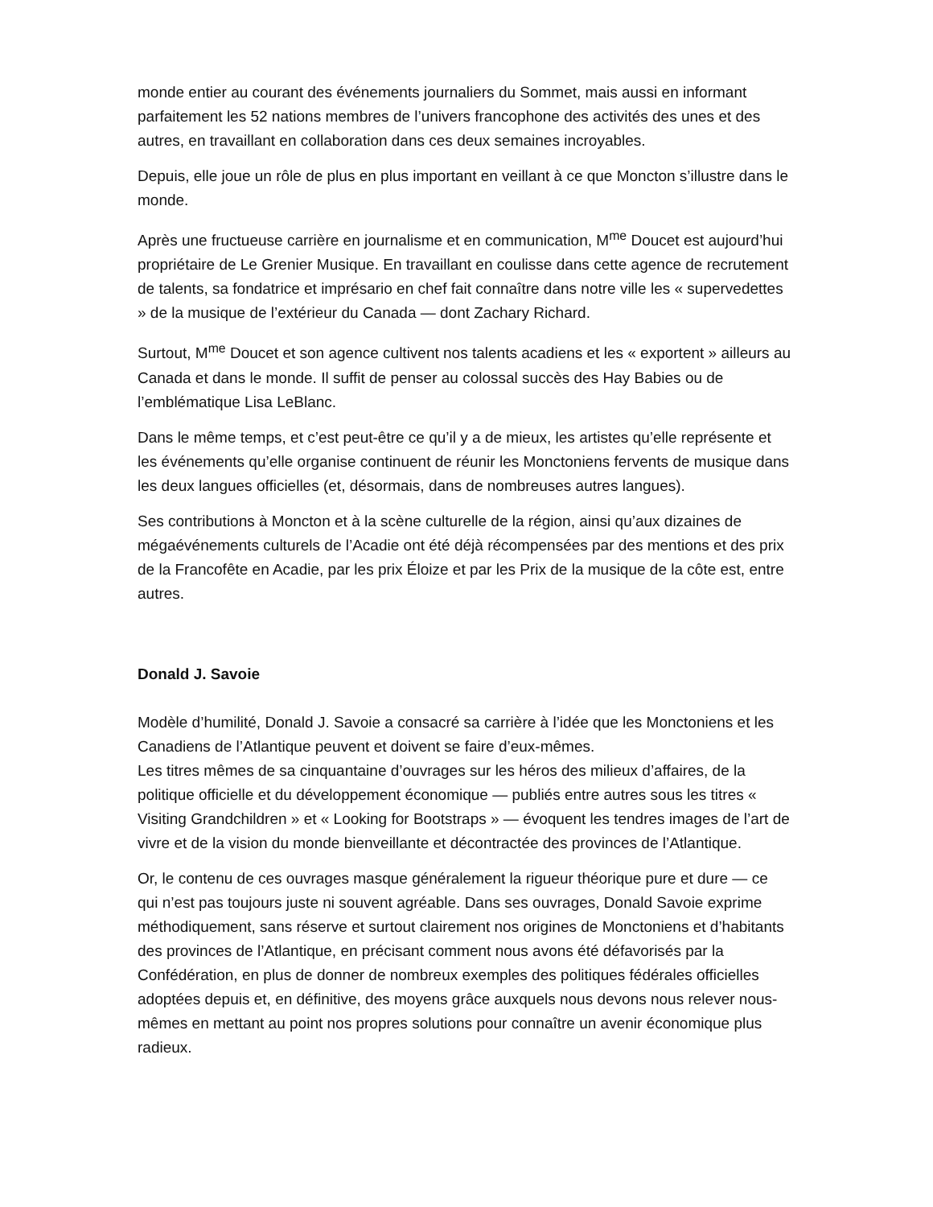monde entier au courant des événements journaliers du Sommet, mais aussi en informant parfaitement les 52 nations membres de l’univers francophone des activités des unes et des autres, en travaillant en collaboration dans ces deux semaines incroyables.
Depuis, elle joue un rôle de plus en plus important en veillant à ce que Moncton s’illustre dans le monde.
Après une fructueuse carrière en journalisme et en communication, M<sup>me</sup> Doucet est aujourd’hui propriétaire de Le Grenier Musique. En travaillant en coulisse dans cette agence de recrutement de talents, sa fondatrice et imprésario en chef fait connaître dans notre ville les « supervedettes » de la musique de l’extérieur du Canada — dont Zachary Richard.
Surtout, M<sup>me</sup> Doucet et son agence cultivent nos talents acadiens et les « exportent » ailleurs au Canada et dans le monde. Il suffit de penser au colossal succès des Hay Babies ou de l’emblématique Lisa LeBlanc.
Dans le même temps, et c’est peut-être ce qu’il y a de mieux, les artistes qu’elle représente et les événements qu’elle organise continuent de réunir les Monctoniens fervents de musique dans les deux langues officielles (et, désormais, dans de nombreuses autres langues).
Ses contributions à Moncton et à la scène culturelle de la région, ainsi qu’aux dizaines de mégaévénements culturels de l’Acadie ont été déjà récompensées par des mentions et des prix de la Francofête en Acadie, par les prix Éloize et par les Prix de la musique de la côte est, entre autres.
Donald J. Savoie
Modèle d’humilité, Donald J. Savoie a consacré sa carrière à l’idée que les Monctoniens et les Canadiens de l’Atlantique peuvent et doivent se faire d’eux-mêmes.
Les titres mêmes de sa cinquantaine d’ouvrages sur les héros des milieux d’affaires, de la politique officielle et du développement économique — publiés entre autres sous les titres « Visiting Grandchildren » et « Looking for Bootstraps » — évoquent les tendres images de l’art de vivre et de la vision du monde bienveillante et décontractée des provinces de l’Atlantique.
Or, le contenu de ces ouvrages masque généralement la rigueur théorique pure et dure — ce qui n’est pas toujours juste ni souvent agréable. Dans ses ouvrages, Donald Savoie exprime méthodiquement, sans réserve et surtout clairement nos origines de Monctoniens et d’habitants des provinces de l’Atlantique, en précisant comment nous avons été défavorisés par la Confédération, en plus de donner de nombreux exemples des politiques fédérales officielles adoptées depuis et, en définitive, des moyens grâce auxquels nous devons nous relever nous-mêmes en mettant au point nos propres solutions pour connaître un avenir économique plus radieux.